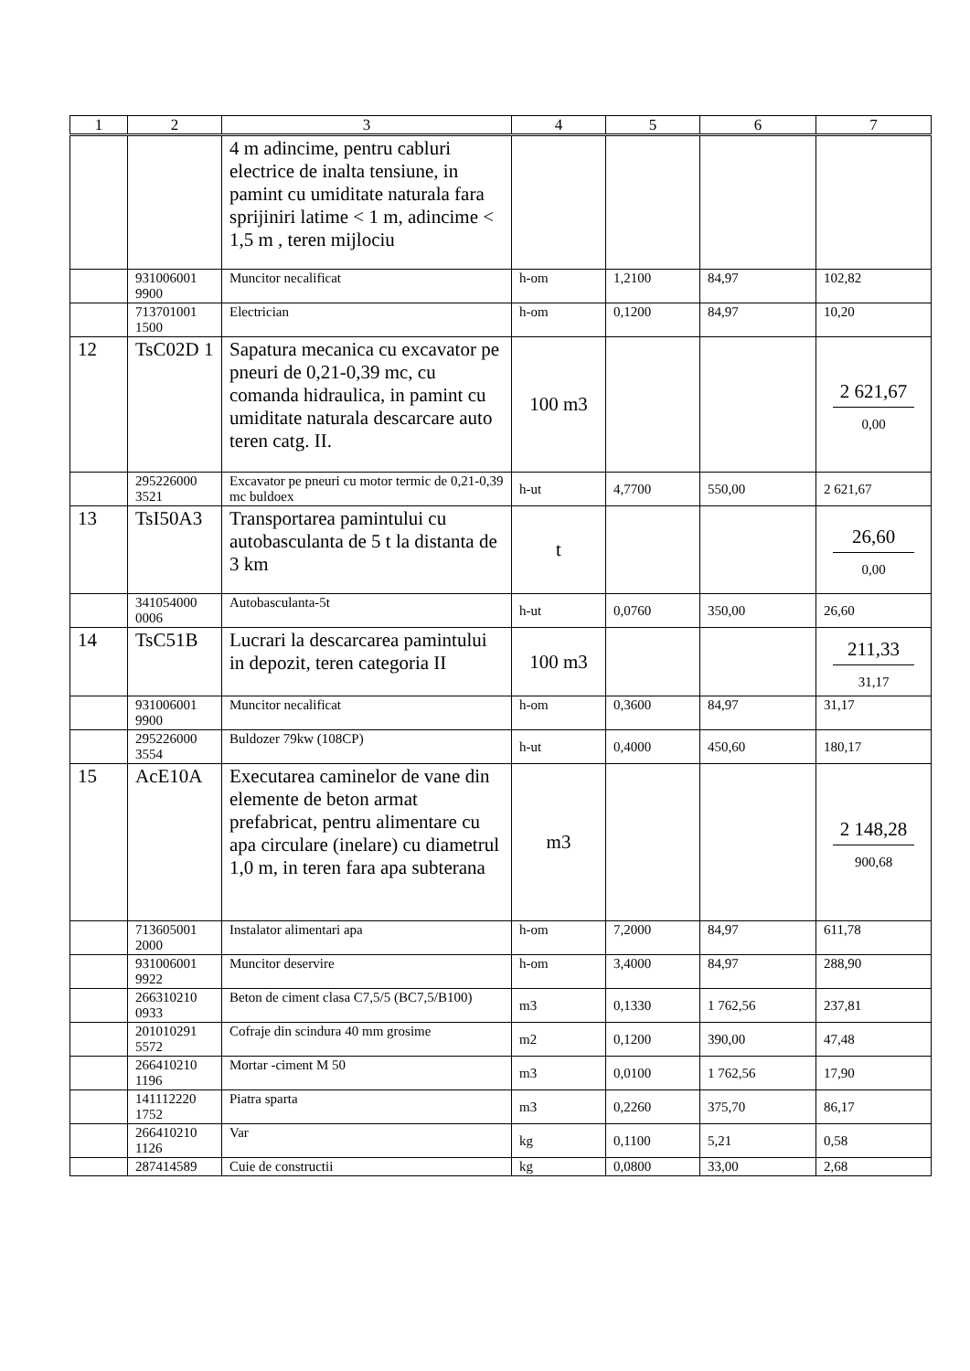| 1 | 2 | 3 | 4 | 5 | 6 | 7 |
| --- | --- | --- | --- | --- | --- | --- |
| | | 4 m adincime, pentru cabluri electrice de inalta tensiune, in pamint cu umiditate naturala fara sprijiniri latime < 1 m, adincime < 1,5 m , teren mijlociu | | | | |
| | 931006001 9900 | Muncitor necalificat | h-om | 1,2100 | 84,97 | 102,82 |
| | 713701001 1500 | Electrician | h-om | 0,1200 | 84,97 | 10,20 |
| 12 | TsC02D 1 | Sapatura mecanica cu excavator pe pneuri de 0,21-0,39 mc, cu comanda hidraulica, in pamint cu umiditate naturala descarcare auto teren catg. II. | 100 m3 | | | 2 621,67 0,00 |
| | 295226000 3521 | Excavator pe pneuri cu motor termic de 0,21-0,39 mc buldoex | h-ut | 4,7700 | 550,00 | 2 621,67 |
| 13 | TsI50A3 | Transportarea pamintului cu autobasculanta de 5 t la distanta de 3 km | t | | | 26,60 0,00 |
| | 341054000 0006 | Autobasculanta-5t | h-ut | 0,0760 | 350,00 | 26,60 |
| 14 | TsC51B | Lucrari la descarcarea pamintului in depozit, teren categoria II | 100 m3 | | | 211,33 31,17 |
| | 931006001 9900 | Muncitor necalificat | h-om | 0,3600 | 84,97 | 31,17 |
| | 295226000 3554 | Buldozer 79kw (108CP) | h-ut | 0,4000 | 450,60 | 180,17 |
| 15 | AcE10A | Executarea caminelor de vane din elemente de beton armat prefabricat, pentru alimentare cu apa circulare (inelare) cu diametrul 1,0 m, in teren fara apa subterana | m3 | | | 2 148,28 900,68 |
| | 713605001 2000 | Instalator alimentari apa | h-om | 7,2000 | 84,97 | 611,78 |
| | 931006001 9922 | Muncitor deservire | h-om | 3,4000 | 84,97 | 288,90 |
| | 266310210 0933 | Beton de ciment clasa C7,5/5 (BC7,5/B100) | m3 | 0,1330 | 1 762,56 | 237,81 |
| | 201010291 5572 | Cofraje din scindura 40 mm grosime | m2 | 0,1200 | 390,00 | 47,48 |
| | 266410210 1196 | Mortar -ciment M 50 | m3 | 0,0100 | 1 762,56 | 17,90 |
| | 141112220 1752 | Piatra sparta | m3 | 0,2260 | 375,70 | 86,17 |
| | 266410210 1126 | Var | kg | 0,1100 | 5,21 | 0,58 |
| | 287414589 | Cuie de constructii | kg | 0,0800 | 33,00 | 2,68 |